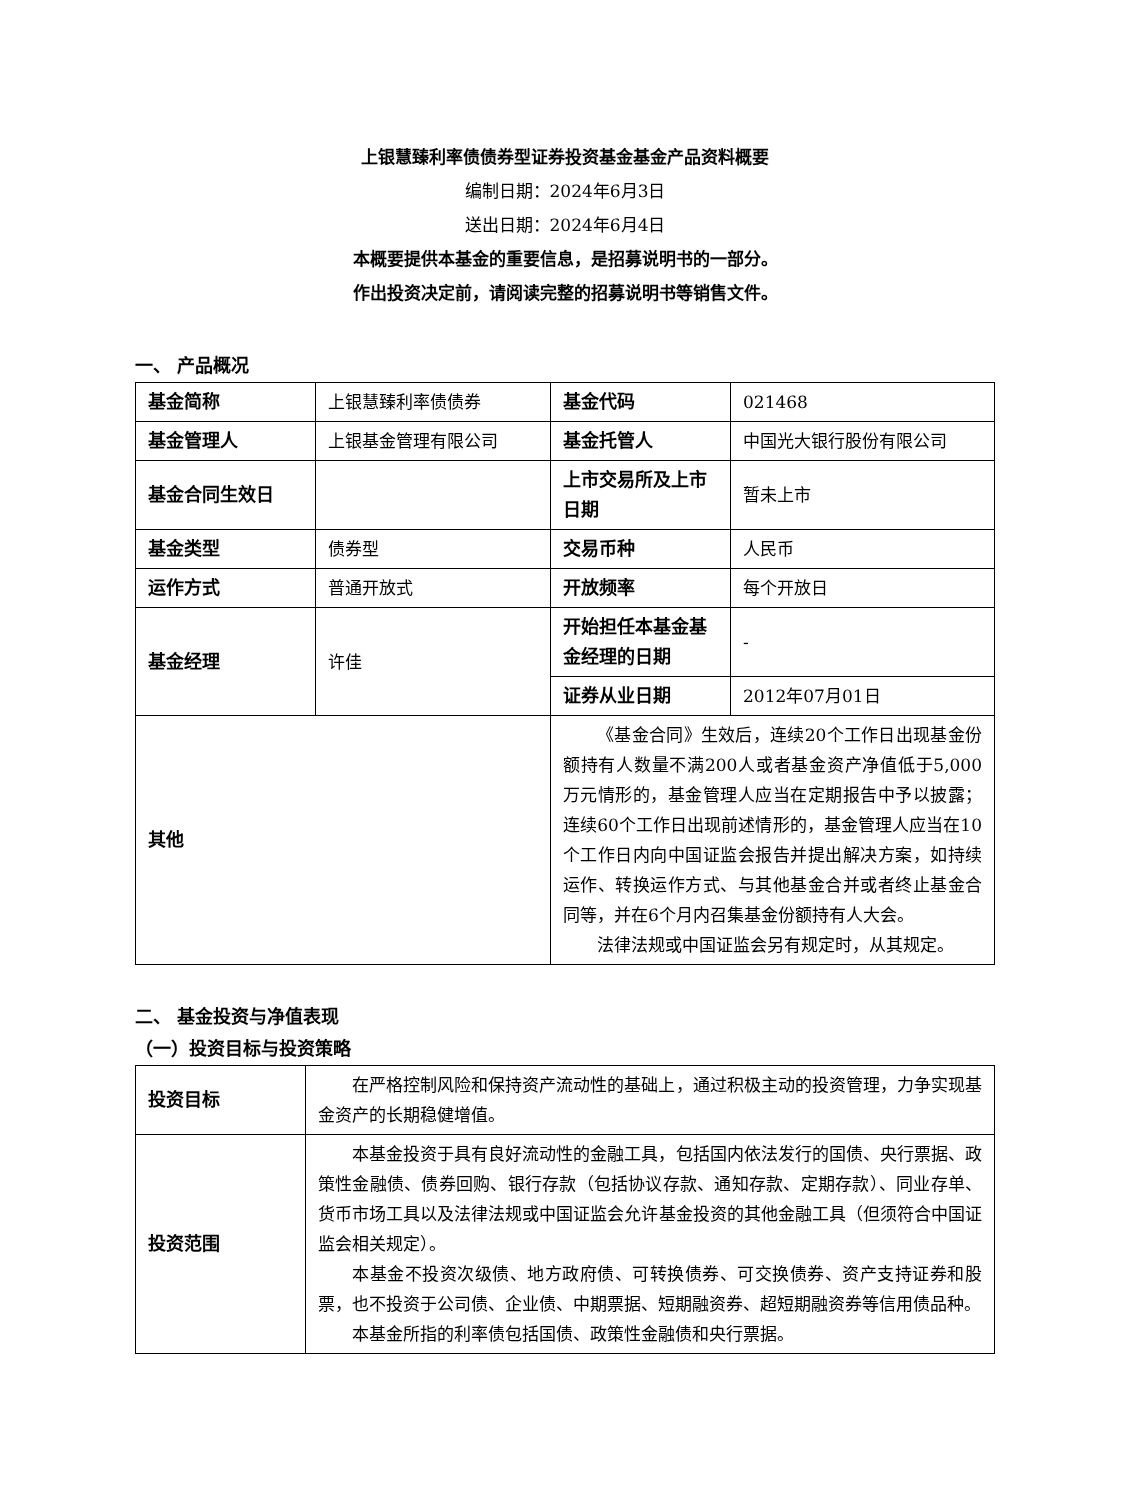上银慧臻利率债债券型证券投资基金基金产品资料概要
编制日期：2024年6月3日
送出日期：2024年6月4日
本概要提供本基金的重要信息，是招募说明书的一部分。
作出投资决定前，请阅读完整的招募说明书等销售文件。
一、 产品概况
| 基金简称 | 上银慧臻利率债债券 | 基金代码 | 021468 |
| 基金管理人 | 上银基金管理有限公司 | 基金托管人 | 中国光大银行股份有限公司 |
| 基金合同生效日 | | 上市交易所及上市日期 | 暂未上市 |
| 基金类型 | 债券型 | 交易币种 | 人民币 |
| 运作方式 | 普通开放式 | 开放频率 | 每个开放日 |
| 基金经理 | 许佳 | 开始担任本基金基金经理的日期 | - |
| | | 证券从业日期 | 2012年07月01日 |
| 其他 | | 《基金合同》生效后，连续20个工作日出现基金份额持有人数量不满200人或者基金资产净值低于5,000万元情形的，基金管理人应当在定期报告中予以披露；连续60个工作日出现前述情形的，基金管理人应当在10个工作日内向中国证监会报告并提出解决方案，如持续运作、转换运作方式、与其他基金合并或者终止基金合同等，并在6个月内召集基金份额持有人大会。 法律法规或中国证监会另有规定时，从其规定。 | |
二、 基金投资与净值表现
（一）投资目标与投资策略
| 投资目标 | 在严格控制风险和保持资产流动性的基础上，通过积极主动的投资管理，力争实现基金资产的长期稳健增值。 |
| 投资范围 | 本基金投资于具有良好流动性的金融工具，包括国内依法发行的国债、央行票据、政策性金融债、债券回购、银行存款（包括协议存款、通知存款、定期存款）、同业存单、货币市场工具以及法律法规或中国证监会允许基金投资的其他金融工具（但须符合中国证监会相关规定）。 本基金不投资次级债、地方政府债、可转换债券、可交换债券、资产支持证券和股票，也不投资于公司债、企业债、中期票据、短期融资券、超短期融资券等信用债品种。 本基金所指的利率债包括国债、政策性金融债和央行票据。 |